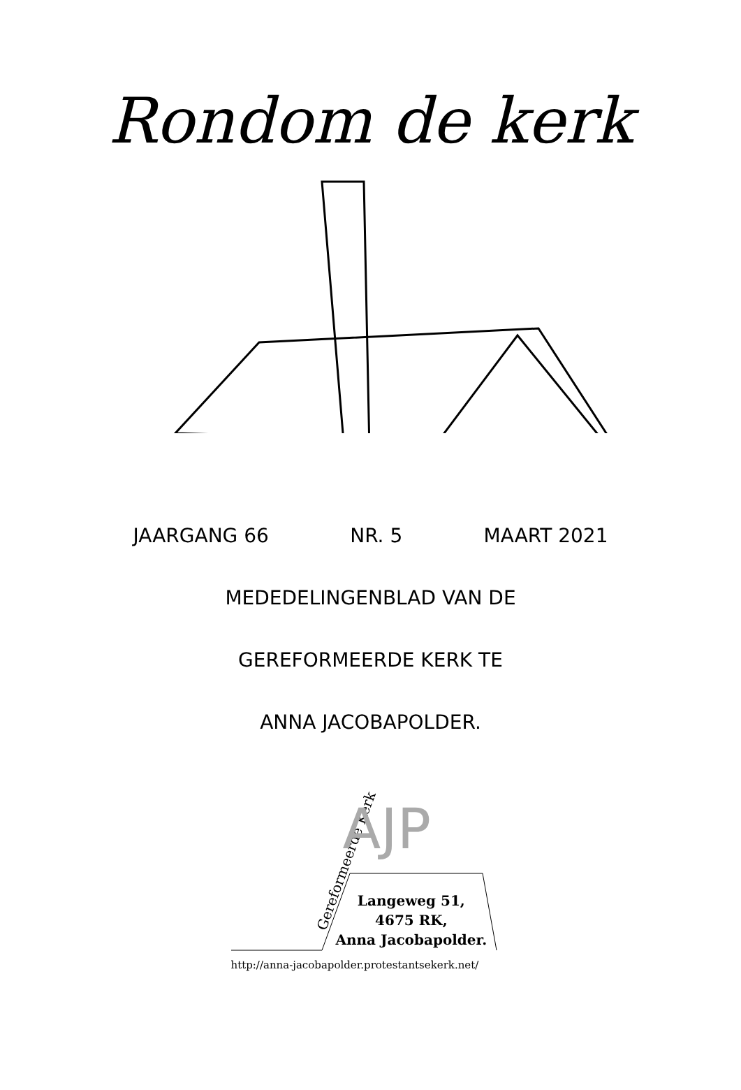Rondom de kerk
JAARGANG 66 NR. 5 MAART 2021
MEDEDELINGENBLAD VAN DE
GEREFORMEERDE KERK TE
ANNA JACOBAPOLDER.
Gereformeerde Kerk AJP
Langeweg 51,
4675 RK,
Anna Jacobapolder.
http://anna-jacobapolder.protestantsekerk.net/